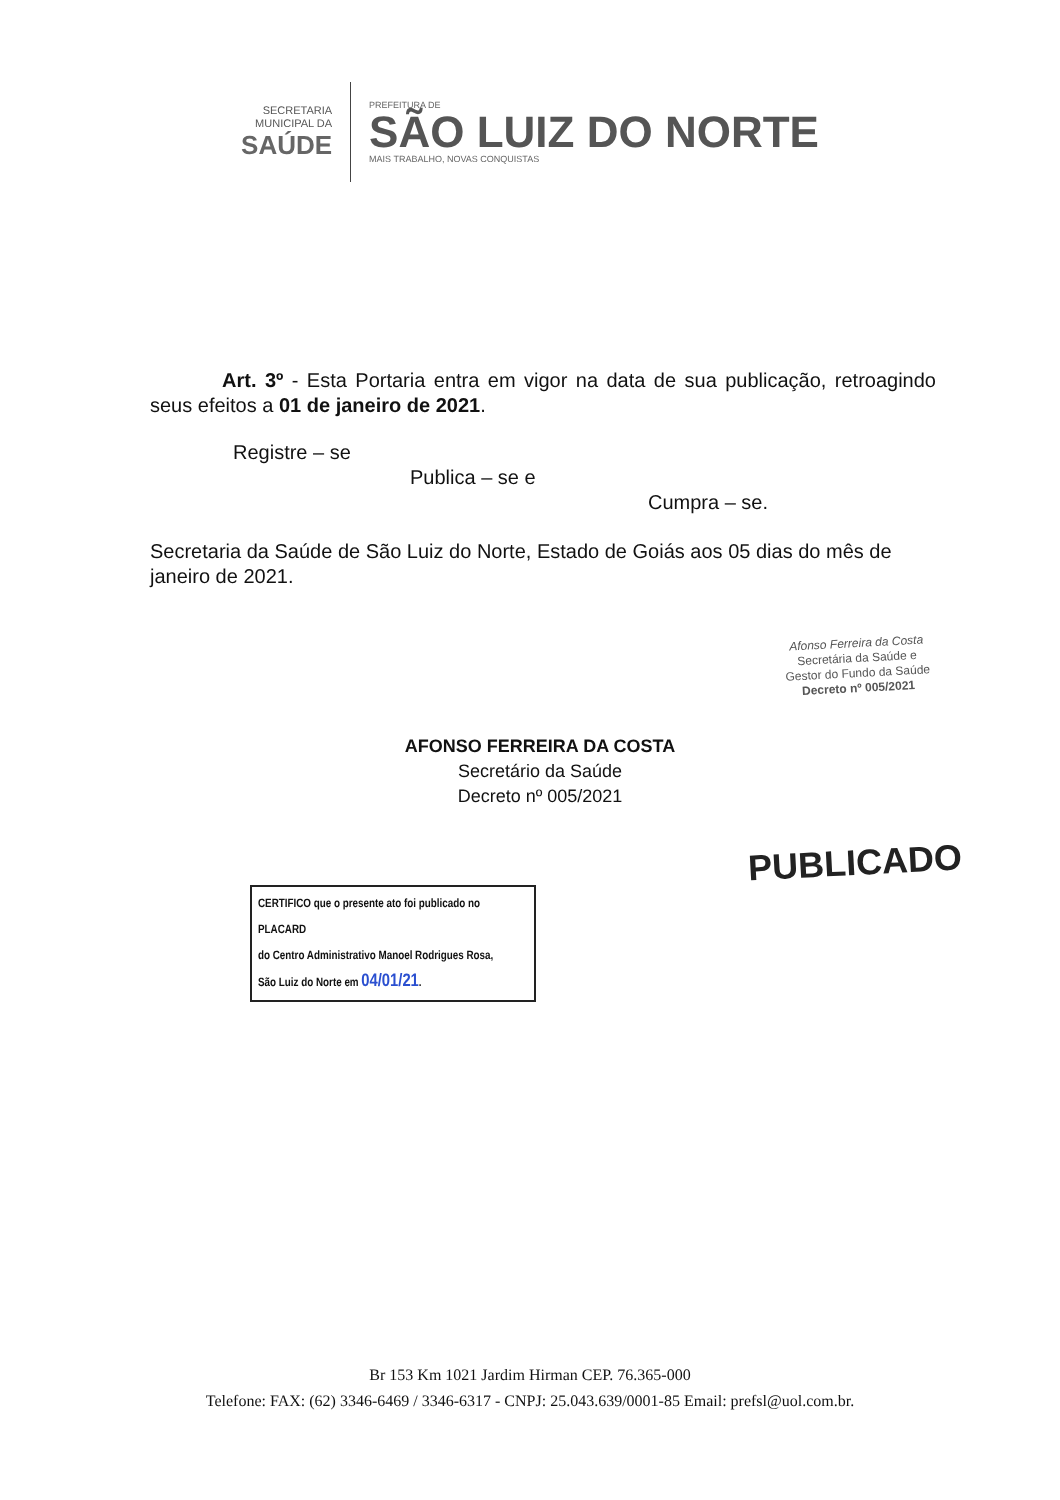SECRETARIA
MUNICIPAL DA
SAÚDE
PREFEITURA DE
SÃO LUIZ DO NORTE
MAIS TRABALHO, NOVAS CONQUISTAS
Art. 3º - Esta Portaria entra em vigor na data de sua publicação, retroagindo seus efeitos a 01 de janeiro de 2021.
Registre – se
Publica – se e
Cumpra – se.
Secretaria da Saúde de São Luiz do Norte, Estado de Goiás aos 05 dias do mês de janeiro de 2021.
Afonso Ferreira da Costa
Secretária da Saúde e
Gestor do Fundo da Saúde
Decreto nº 005/2021
AFONSO FERREIRA DA COSTA
Secretário da Saúde
Decreto nº 005/2021
PUBLICADO
CERTIFICO que o presente ato foi publicado no PLACARD
do Centro Administrativo Manoel Rodrigues Rosa,
São Luiz do Norte em 04/01/21.
Br 153 Km 1021 Jardim Hirman CEP. 76.365-000
Telefone: FAX: (62) 3346-6469 / 3346-6317 - CNPJ: 25.043.639/0001-85 Email: prefsl@uol.com.br.